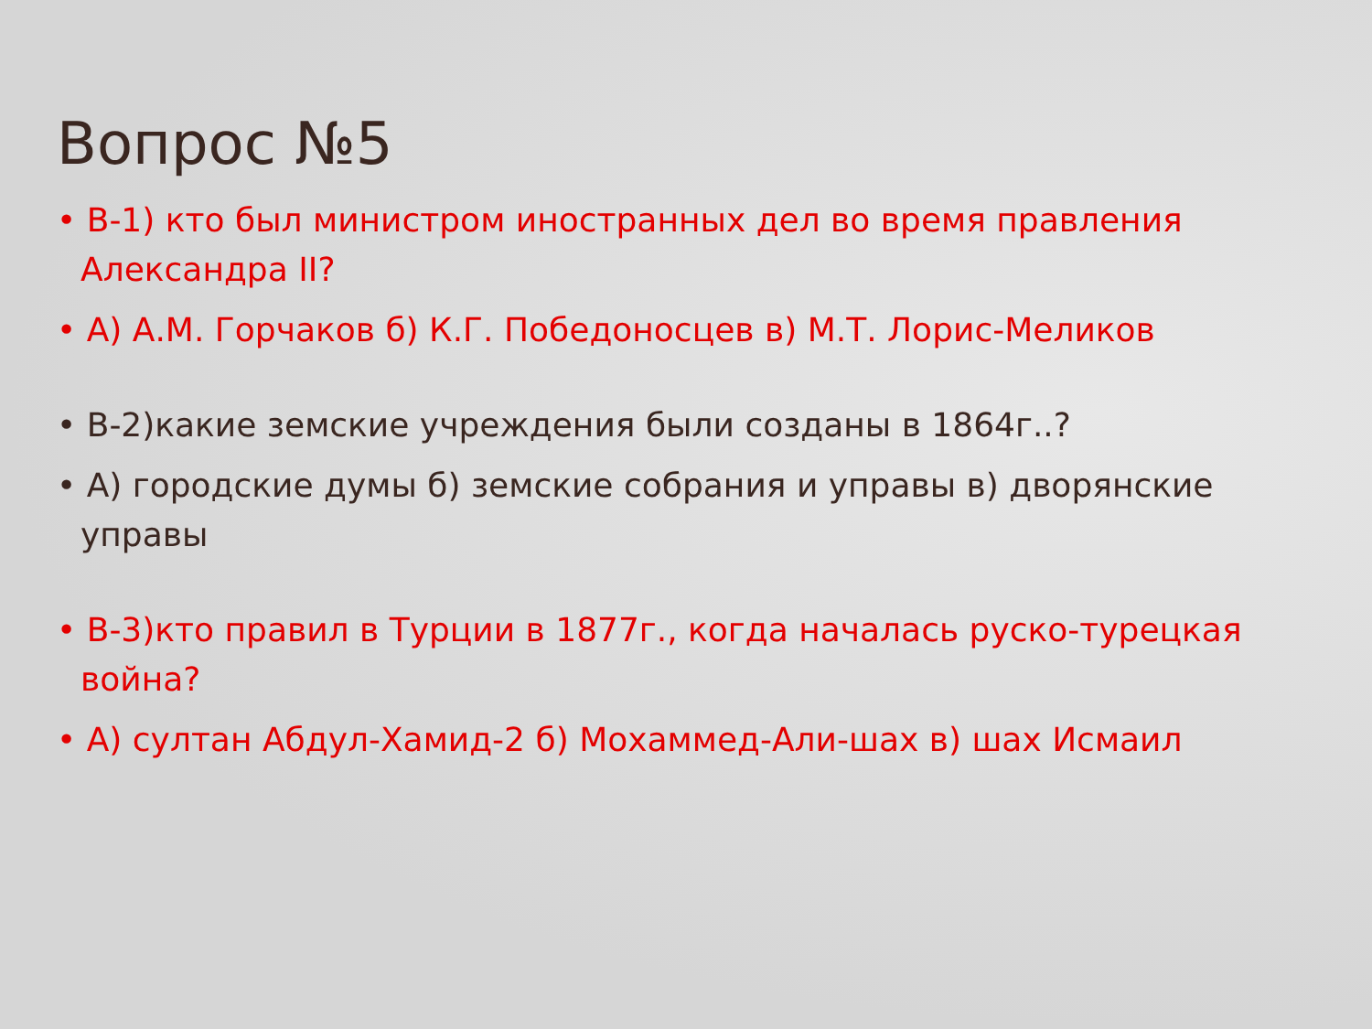Вопрос №5
• В-1) кто был министром иностранных дел во время правления Александра II?
• А) А.М. Горчаков б) К.Г. Победоносцев в) М.Т. Лорис-Меликов
• В-2)какие земские учреждения были созданы в 1864г..?
• А) городские думы б) земские собрания и управы в) дворянские управы
• В-3)кто правил в Турции в 1877г., когда началась руско-турецкая война?
• А) султан Абдул-Хамид-2 б) Мохаммед-Али-шах в) шах Исмаил